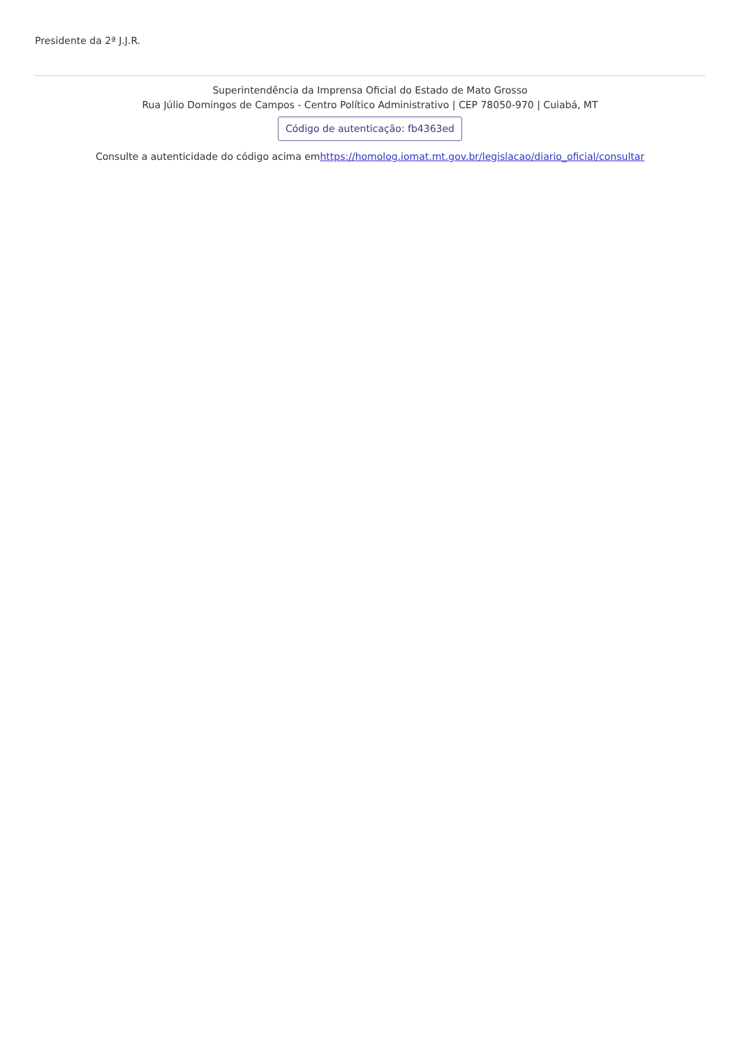Presidente da 2ª J.J.R.
Superintendência da Imprensa Oficial do Estado de Mato Grosso
Rua Júlio Domingos de Campos - Centro Político Administrativo | CEP 78050-970 | Cuiabá, MT
Código de autenticação: fb4363ed
Consulte a autenticidade do código acima emhttps://homolog.iomat.mt.gov.br/legislacao/diario_oficial/consultar